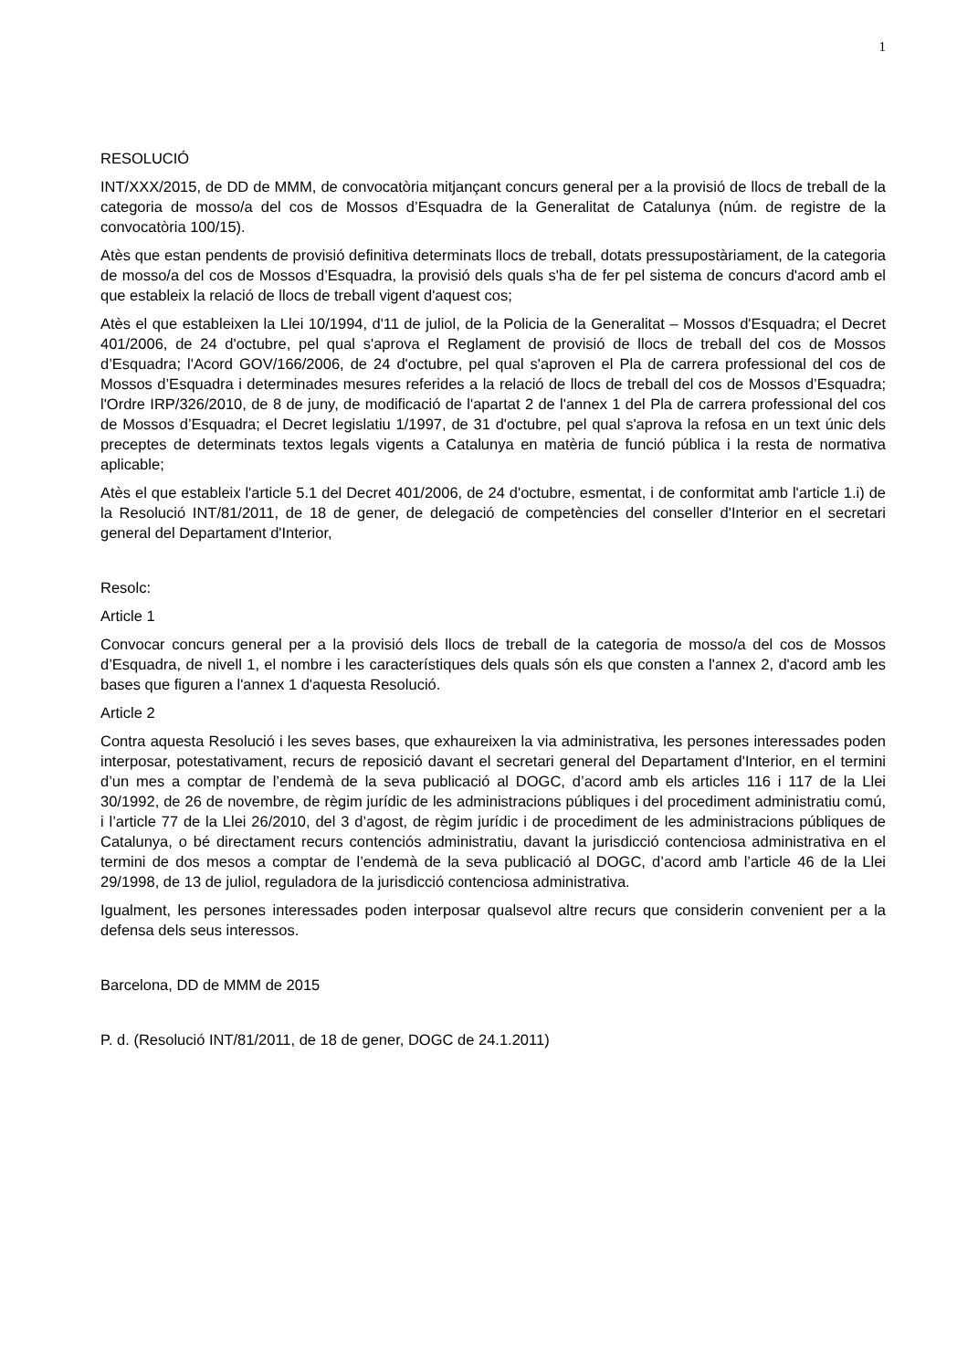1
RESOLUCIÓ
INT/XXX/2015, de DD de MMM, de convocatòria mitjançant concurs general per a la provisió de llocs de treball de la categoria de mosso/a del cos de Mossos d’Esquadra de la Generalitat de Catalunya (núm. de registre de la convocatòria 100/15).
Atès que estan pendents de provisió definitiva determinats llocs de treball, dotats pressupostàriament, de la categoria de mosso/a del cos de Mossos d’Esquadra, la provisió dels quals s'ha de fer pel sistema de concurs d'acord amb el que estableix la relació de llocs de treball vigent d'aquest cos;
Atès el que estableixen la Llei 10/1994, d'11 de juliol, de la Policia de la Generalitat – Mossos d'Esquadra; el Decret 401/2006, de 24 d'octubre, pel qual s'aprova el Reglament de provisió de llocs de treball del cos de Mossos d’Esquadra; l'Acord GOV/166/2006, de 24 d'octubre, pel qual s'aproven el Pla de carrera professional del cos de Mossos d’Esquadra i determinades mesures referides a la relació de llocs de treball del cos de Mossos d’Esquadra; l'Ordre IRP/326/2010, de 8 de juny, de modificació de l'apartat 2 de l'annex 1 del Pla de carrera professional del cos de Mossos d’Esquadra; el Decret legislatiu 1/1997, de 31 d'octubre, pel qual s'aprova la refosa en un text únic dels preceptes de determinats textos legals vigents a Catalunya en matèria de funció pública i la resta de normativa aplicable;
Atès el que estableix l'article 5.1 del Decret 401/2006, de 24 d'octubre, esmentat, i de conformitat amb l'article 1.i) de la Resolució INT/81/2011, de 18 de gener, de delegació de competències del conseller d'Interior en el secretari general del Departament d'Interior,
Resolc:
Article 1
Convocar concurs general per a la provisió dels llocs de treball de la categoria de mosso/a del cos de Mossos d’Esquadra, de nivell 1, el nombre i les característiques dels quals són els que consten a l'annex 2, d'acord amb les bases que figuren a l'annex 1 d'aquesta Resolució.
Article 2
Contra aquesta Resolució i les seves bases, que exhaureixen la via administrativa, les persones interessades poden interposar, potestativament, recurs de reposició davant el secretari general del Departament d'Interior, en el termini d’un mes a comptar de l’endemà de la seva publicació al DOGC, d’acord amb els articles 116 i 117 de la Llei 30/1992, de 26 de novembre, de règim jurídic de les administracions públiques i del procediment administratiu comú, i l’article 77 de la Llei 26/2010, del 3 d’agost, de règim jurídic i de procediment de les administracions públiques de Catalunya, o bé directament recurs contenciós administratiu, davant la jurisdicció contenciosa administrativa en el termini de dos mesos a comptar de l’endemà de la seva publicació al DOGC, d’acord amb l’article 46 de la Llei 29/1998, de 13 de juliol, reguladora de la jurisdicció contenciosa administrativa.
Igualment, les persones interessades poden interposar qualsevol altre recurs que considerin convenient per a la defensa dels seus interessos.
Barcelona, DD de MMM de 2015
P. d. (Resolució INT/81/2011, de 18 de gener, DOGC de 24.1.2011)